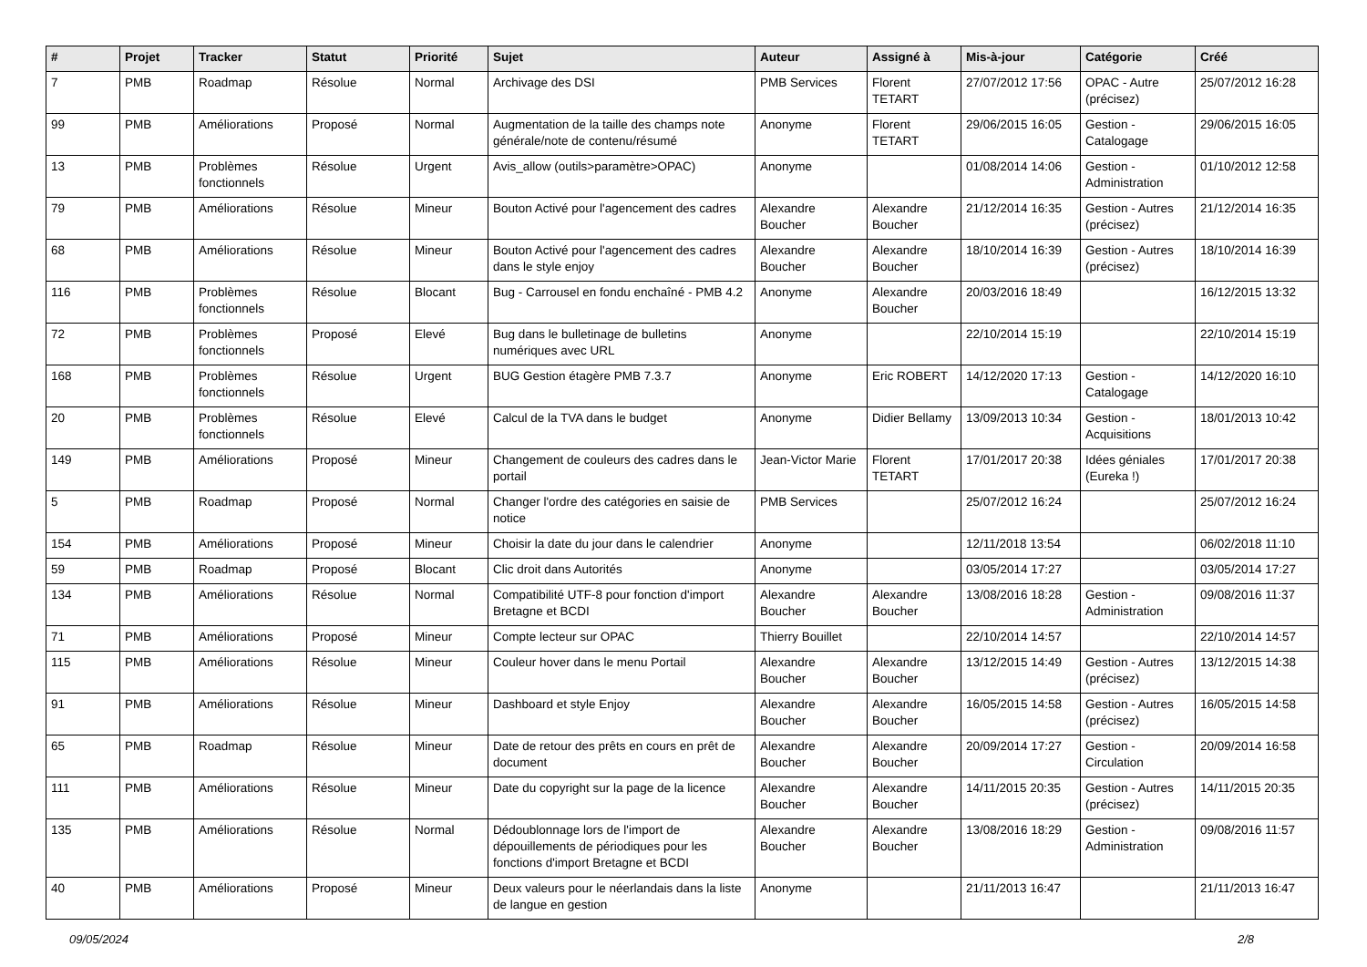| # | Projet | Tracker | Statut | Priorité | Sujet | Auteur | Assigné à | Mis-à-jour | Catégorie | Créé |
| --- | --- | --- | --- | --- | --- | --- | --- | --- | --- | --- |
| 7 | PMB | Roadmap | Résolue | Normal | Archivage des DSI | PMB Services | Florent TETART | 27/07/2012 17:56 | OPAC - Autre (précisez) | 25/07/2012 16:28 |
| 99 | PMB | Améliorations | Proposé | Normal | Augmentation de la taille des champs note générale/note de contenu/résumé | Anonyme | Florent TETART | 29/06/2015 16:05 | Gestion - Catalogage | 29/06/2015 16:05 |
| 13 | PMB | Problèmes fonctionnels | Résolue | Urgent | Avis_allow (outils>paramètre>OPAC) | Anonyme | | 01/08/2014 14:06 | Gestion - Administration | 01/10/2012 12:58 |
| 79 | PMB | Améliorations | Résolue | Mineur | Bouton Activé pour l'agencement des cadres | Alexandre Boucher | Alexandre Boucher | 21/12/2014 16:35 | Gestion - Autres (précisez) | 21/12/2014 16:35 |
| 68 | PMB | Améliorations | Résolue | Mineur | Bouton Activé pour l'agencement des cadres dans le style enjoy | Alexandre Boucher | Alexandre Boucher | 18/10/2014 16:39 | Gestion - Autres (précisez) | 18/10/2014 16:39 |
| 116 | PMB | Problèmes fonctionnels | Résolue | Blocant | Bug - Carrousel en fondu enchaîné - PMB 4.2 | Anonyme | Alexandre Boucher | 20/03/2016 18:49 | | 16/12/2015 13:32 |
| 72 | PMB | Problèmes fonctionnels | Proposé | Elevé | Bug dans le bulletinage de bulletins numériques avec URL | Anonyme | | 22/10/2014 15:19 | | 22/10/2014 15:19 |
| 168 | PMB | Problèmes fonctionnels | Résolue | Urgent | BUG Gestion étagère PMB 7.3.7 | Anonyme | Eric ROBERT | 14/12/2020 17:13 | Gestion - Catalogage | 14/12/2020 16:10 |
| 20 | PMB | Problèmes fonctionnels | Résolue | Elevé | Calcul de la TVA dans le budget | Anonyme | Didier Bellamy | 13/09/2013 10:34 | Gestion - Acquisitions | 18/01/2013 10:42 |
| 149 | PMB | Améliorations | Proposé | Mineur | Changement de couleurs des cadres dans le portail | Jean-Victor Marie | Florent TETART | 17/01/2017 20:38 | Idées géniales (Eureka !) | 17/01/2017 20:38 |
| 5 | PMB | Roadmap | Proposé | Normal | Changer l'ordre des catégories en saisie de notice | PMB Services | | 25/07/2012 16:24 | | 25/07/2012 16:24 |
| 154 | PMB | Améliorations | Proposé | Mineur | Choisir la date du jour dans le calendrier | Anonyme | | 12/11/2018 13:54 | | 06/02/2018 11:10 |
| 59 | PMB | Roadmap | Proposé | Blocant | Clic droit dans Autorités | Anonyme | | 03/05/2014 17:27 | | 03/05/2014 17:27 |
| 134 | PMB | Améliorations | Résolue | Normal | Compatibilité UTF-8 pour fonction d'import Bretagne et BCDI | Alexandre Boucher | Alexandre Boucher | 13/08/2016 18:28 | Gestion - Administration | 09/08/2016 11:37 |
| 71 | PMB | Améliorations | Proposé | Mineur | Compte lecteur sur OPAC | Thierry Bouillet | | 22/10/2014 14:57 | | 22/10/2014 14:57 |
| 115 | PMB | Améliorations | Résolue | Mineur | Couleur hover dans le menu Portail | Alexandre Boucher | Alexandre Boucher | 13/12/2015 14:49 | Gestion - Autres (précisez) | 13/12/2015 14:38 |
| 91 | PMB | Améliorations | Résolue | Mineur | Dashboard et style Enjoy | Alexandre Boucher | Alexandre Boucher | 16/05/2015 14:58 | Gestion - Autres (précisez) | 16/05/2015 14:58 |
| 65 | PMB | Roadmap | Résolue | Mineur | Date de retour des prêts en cours en prêt de document | Alexandre Boucher | Alexandre Boucher | 20/09/2014 17:27 | Gestion - Circulation | 20/09/2014 16:58 |
| 111 | PMB | Améliorations | Résolue | Mineur | Date du copyright sur la page de la licence | Alexandre Boucher | Alexandre Boucher | 14/11/2015 20:35 | Gestion - Autres (précisez) | 14/11/2015 20:35 |
| 135 | PMB | Améliorations | Résolue | Normal | Dédoublonnage lors de l'import de dépouillements de périodiques pour les fonctions d'import Bretagne et BCDI | Alexandre Boucher | Alexandre Boucher | 13/08/2016 18:29 | Gestion - Administration | 09/08/2016 11:57 |
| 40 | PMB | Améliorations | Proposé | Mineur | Deux valeurs pour le néerlandais dans la liste de langue en gestion | Anonyme | | 21/11/2013 16:47 | | 21/11/2013 16:47 |
09/05/2024 2/8